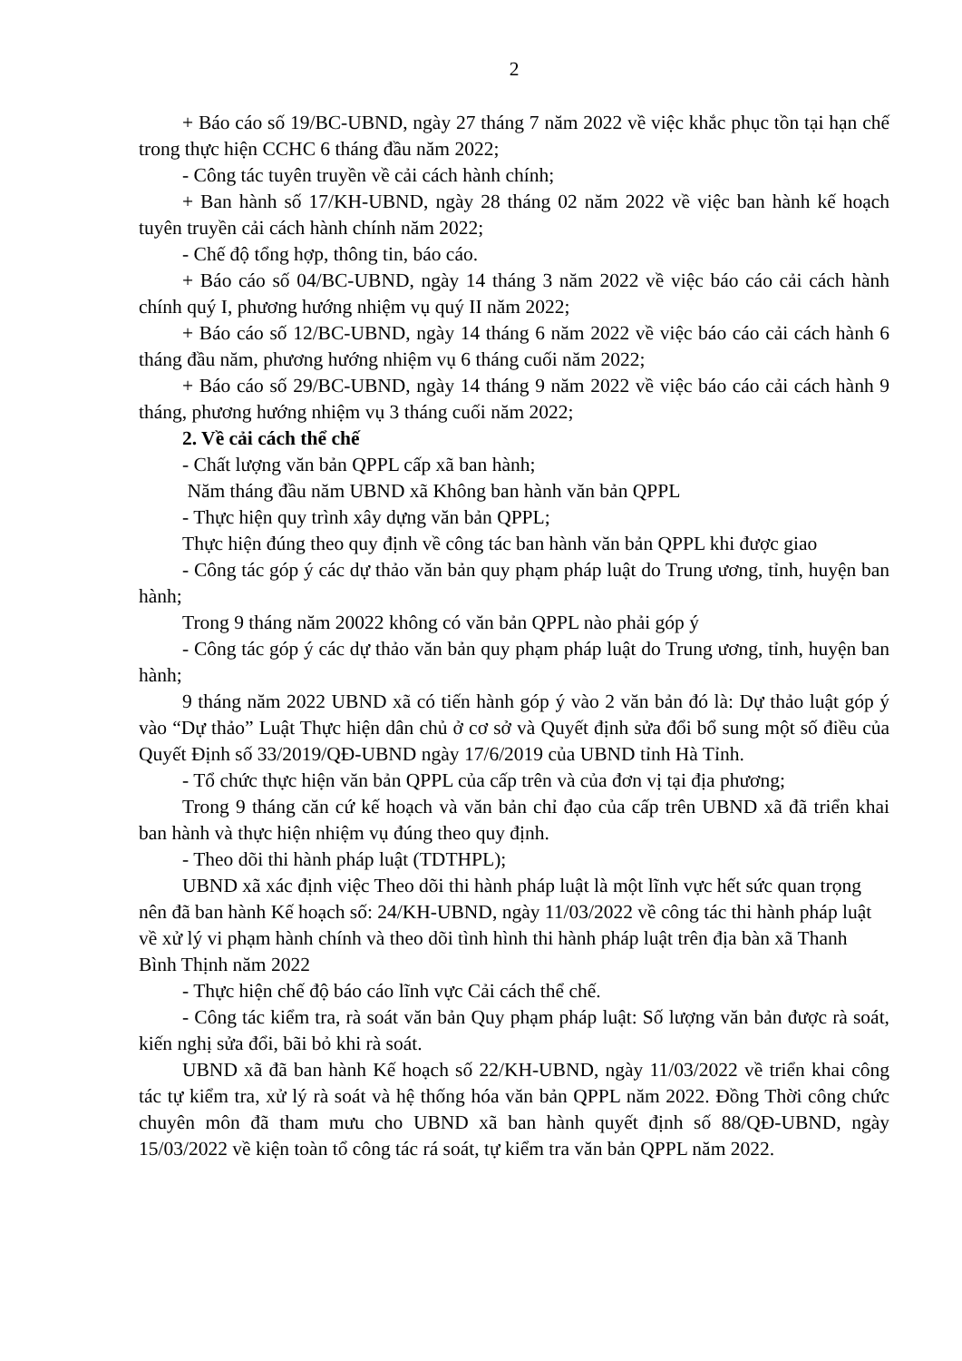2
+ Báo cáo số 19/BC-UBND, ngày 27 tháng 7 năm 2022 về việc khắc phục tồn tại hạn chế trong thực hiện CCHC 6 tháng đầu năm 2022;
- Công tác tuyên truyền về cải cách hành chính;
+ Ban hành số 17/KH-UBND, ngày 28 tháng 02 năm 2022 về việc ban hành kế hoạch tuyên truyền cải cách hành chính năm 2022;
- Chế độ tổng hợp, thông tin, báo cáo.
+ Báo cáo số 04/BC-UBND, ngày 14 tháng 3 năm 2022 về việc báo cáo cải cách hành chính quý I, phương hướng nhiệm vụ quý II năm 2022;
+ Báo cáo số 12/BC-UBND, ngày 14 tháng 6 năm 2022 về việc báo cáo cải cách hành 6 tháng đầu năm, phương hướng nhiệm vụ 6 tháng cuối năm 2022;
+ Báo cáo số 29/BC-UBND, ngày 14 tháng 9 năm 2022 về việc báo cáo cải cách hành 9 tháng, phương hướng nhiệm vụ 3 tháng cuối năm 2022;
2. Về cải cách thể chế
- Chất lượng văn bản QPPL cấp xã ban hành;
Năm tháng đầu năm UBND xã Không ban hành văn bản QPPL
- Thực hiện quy trình xây dựng văn bản QPPL;
Thực hiện đúng theo quy định về công tác ban hành văn bản QPPL khi được giao
- Công tác góp ý các dự thảo văn bản quy phạm pháp luật do Trung ương, tỉnh, huyện ban hành;
Trong 9 tháng năm 20022 không có văn bản QPPL nào phải góp ý
- Công tác góp ý các dự thảo văn bản quy phạm pháp luật do Trung ương, tỉnh, huyện ban hành;
9 tháng năm 2022 UBND xã có tiến hành góp ý vào 2 văn bản đó là: Dự thảo luật góp ý vào “Dự thảo” Luật Thực hiện dân chủ ở cơ sở và Quyết định sửa đổi bổ sung một số điều của Quyết Định số 33/2019/QĐ-UBND ngày 17/6/2019 của UBND tỉnh Hà Tỉnh.
- Tổ chức thực hiện văn bản QPPL của cấp trên và của đơn vị tại địa phương;
Trong 9 tháng căn cứ kế hoạch và văn bản chỉ đạo của cấp trên UBND xã đã triển khai ban hành và thực hiện nhiệm vụ đúng theo quy định.
- Theo dõi thi hành pháp luật (TDTHPL);
UBND xã xác định việc Theo dõi thi hành pháp luật là một lĩnh vực hết sức quan trọng nên đã ban hành Kế hoạch số: 24/KH-UBND, ngày 11/03/2022 về công tác thi hành pháp luật về xử lý vi phạm hành chính và theo dõi tình hình thi hành pháp luật trên địa bàn xã Thanh Bình Thịnh năm 2022
- Thực hiện chế độ báo cáo lĩnh vực Cải cách thể chế.
- Công tác kiểm tra, rà soát văn bản Quy phạm pháp luật: Số lượng văn bản được rà soát, kiến nghị sửa đổi, bãi bỏ khi rà soát.
UBND xã đã ban hành Kế hoạch số 22/KH-UBND, ngày 11/03/2022 về triển khai công tác tự kiểm tra, xử lý rà soát và hệ thống hóa văn bản QPPL năm 2022. Đồng Thời công chức chuyên môn đã tham mưu cho UBND xã ban hành quyết định số 88/QĐ-UBND, ngày 15/03/2022 về kiện toàn tổ công tác rá soát, tự kiểm tra văn bản QPPL năm 2022.